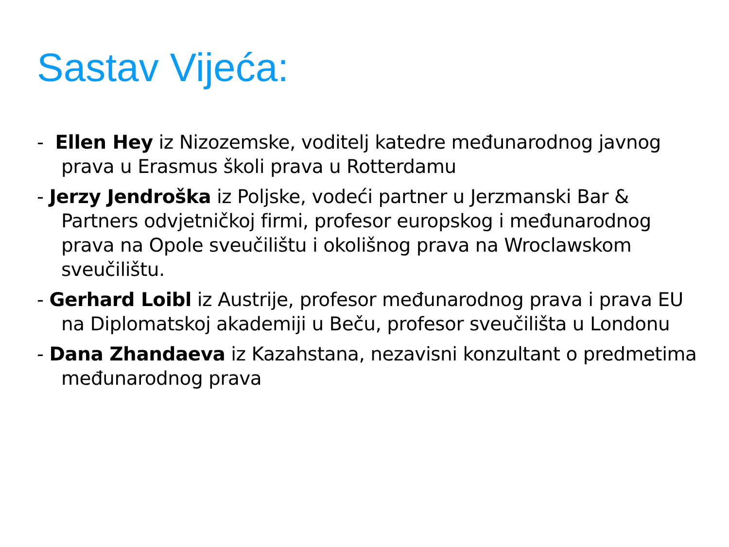Sastav Vijeća:
- Ellen Hey iz Nizozemske, voditelj katedre međunarodnog javnog prava u Erasmus školi prava u Rotterdamu
- Jerzy Jendroška iz Poljske, vodeći partner u Jerzmanski Bar & Partners odvjetničkoj firmi, profesor europskog i međunarodnog prava na Opole sveučilištu i okolišnog prava na Wroclawskom sveučilištu.
- Gerhard Loibl iz Austrije, profesor međunarodnog prava i prava EU na Diplomatskoj akademiji u Beču, profesor sveučilišta u Londonu
- Dana Zhandaeva iz Kazahstana, nezavisni konzultant o predmetima međunarodnog prava